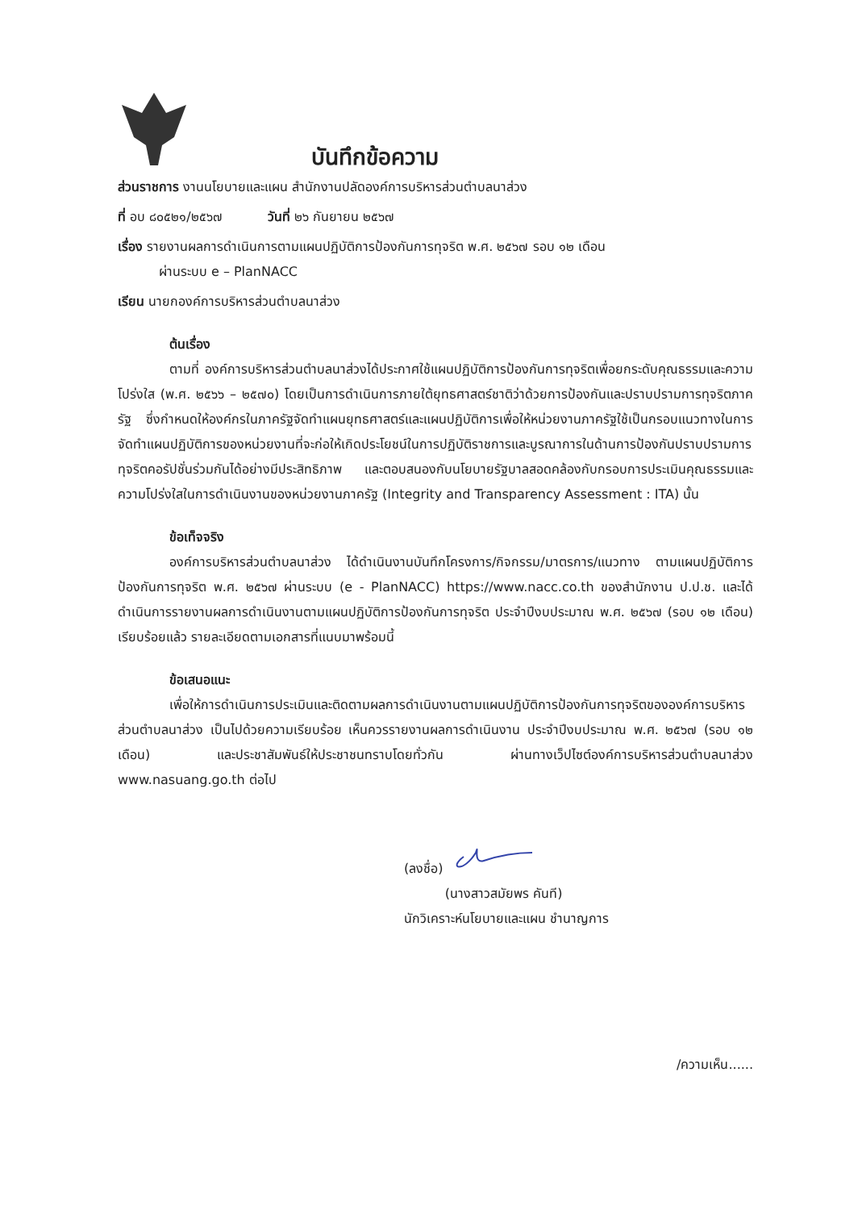บันทึกข้อความ
ส่วนราชการ งานนโยบายและแผน สำนักงานปลัดองค์การบริหารส่วนตำบลนาส่วง
ที่ อบ ๘๐๕๒๑/๒๕๖๗ วันที่ ๒๖ กันยายน ๒๕๖๗
เรื่อง รายงานผลการดำเนินการตามแผนปฏิบัติการป้องกันการทุจริต พ.ศ. ๒๕๖๗ รอบ ๑๒ เดือน
ผ่านระบบ e – PlanNACC
เรียน นายกองค์การบริหารส่วนตำบลนาส่วง
ต้นเรื่อง
ตามที่ องค์การบริหารส่วนตำบลนาส่วงได้ประกาศใช้แผนปฏิบัติการป้องกันการทุจริตเพื่อยกระดับคุณธรรมและความโปร่งใส (พ.ศ. ๒๕๖๖ – ๒๕๗๐) โดยเป็นการดำเนินการภายใต้ยุทธศาสตร์ชาติว่าด้วยการป้องกันและปราบปรามการทุจริตภาครัฐ ซึ่งกำหนดให้องค์กรในภาครัฐจัดทำแผนยุทธศาสตร์และแผนปฏิบัติการเพื่อให้หน่วยงานภาครัฐใช้เป็นกรอบแนวทางในการจัดทำแผนปฏิบัติการของหน่วยงานที่จะก่อให้เกิดประโยชน์ในการปฏิบัติราชการและบูรณาการในด้านการป้องกันปราบปรามการทุจริตคอรัปชั่นร่วมกันได้อย่างมีประสิทธิภาพ และตอบสนองกับนโยบายรัฐบาลสอดคล้องกับกรอบการประเมินคุณธรรมและความโปร่งใสในการดำเนินงานของหน่วยงานภาครัฐ (Integrity and Transparency Assessment : ITA) นั้น
ข้อเท็จจริง
องค์การบริหารส่วนตำบลนาส่วง ได้ดำเนินงานบันทึกโครงการ/กิจกรรม/มาตรการ/แนวทาง ตามแผนปฏิบัติการป้องกันการทุจริต พ.ศ. ๒๕๖๗ ผ่านระบบ (e - PlanNACC) https://www.nacc.co.th ของสำนักงาน ป.ป.ช. และได้ดำเนินการรายงานผลการดำเนินงานตามแผนปฏิบัติการป้องกันการทุจริต ประจำปีงบประมาณ พ.ศ. ๒๕๖๗ (รอบ ๑๒ เดือน) เรียบร้อยแล้ว รายละเอียดตามเอกสารที่แนบมาพร้อมนี้
ข้อเสนอแนะ
เพื่อให้การดำเนินการประเมินและติดตามผลการดำเนินงานตามแผนปฏิบัติการป้องกันการทุจริตขององค์การบริหารส่วนตำบลนาส่วง เป็นไปด้วยความเรียบร้อย เห็นควรรายงานผลการดำเนินงาน ประจำปีงบประมาณ พ.ศ. ๒๕๖๗ (รอบ ๑๒ เดือน) และประชาสัมพันธ์ให้ประชาชนทราบโดยทั่วกัน ผ่านทางเว็ปไซต์องค์การบริหารส่วนตำบลนาส่วง www.nasuang.go.th ต่อไป
(ลงชื่อ)
(นางสาวสมัยพร คันที)
นักวิเคราะห์นโยบายและแผน ชำนาญการ
/ความเห็น......